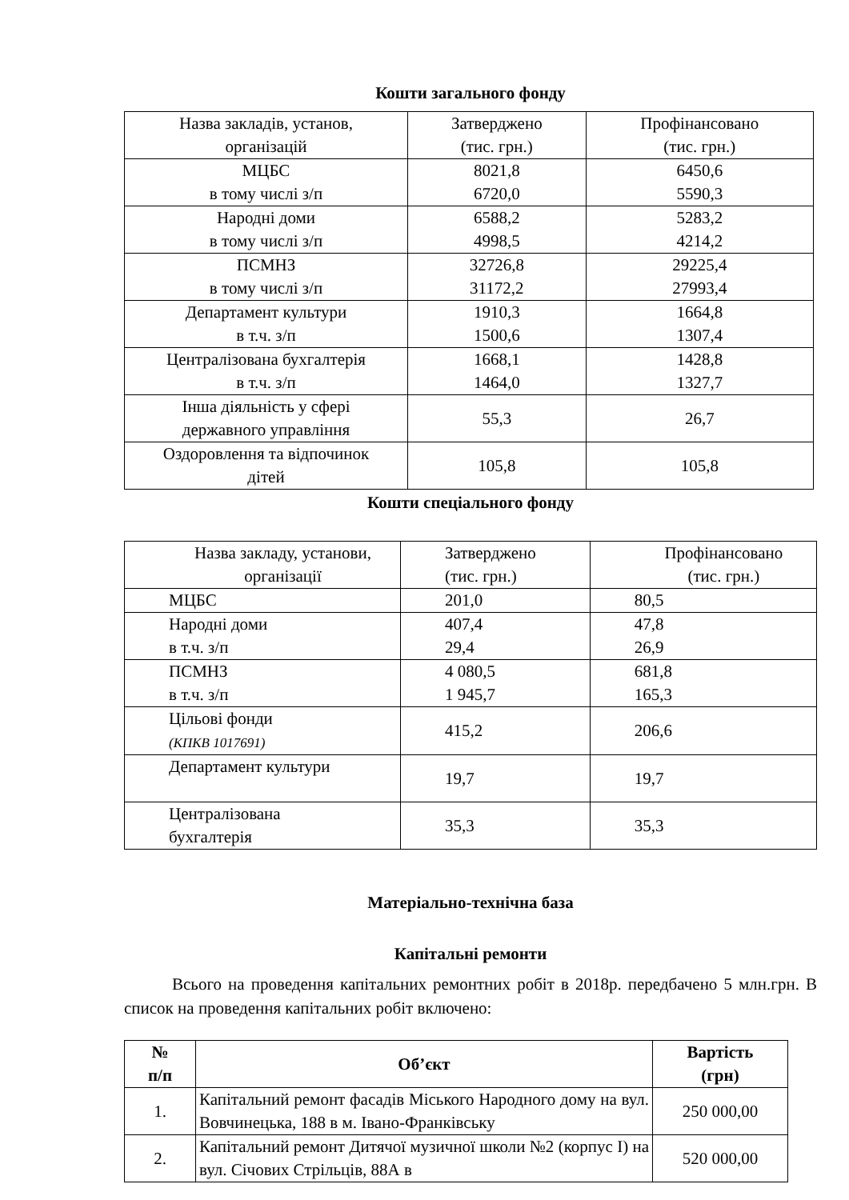Кошти загального фонду
| Назва закладів, установ, організацій | Затверджено (тис. грн.) | Профінансовано (тис. грн.) |
| МЦБС в тому числі з/п | 8021,8 6720,0 | 6450,6 5590,3 |
| Народні доми в тому числі з/п | 6588,2 4998,5 | 5283,2 4214,2 |
| ПСМНЗ в тому числі з/п | 32726,8 31172,2 | 29225,4 27993,4 |
| Департамент культури в т.ч. з/п | 1910,3 1500,6 | 1664,8 1307,4 |
| Централізована бухгалтерія в т.ч. з/п | 1668,1 1464,0 | 1428,8 1327,7 |
| Інша діяльність у сфері державного управління | 55,3 | 26,7 |
| Оздоровлення та відпочинок дітей | 105,8 | 105,8 |
Кошти спеціального фонду
| Назва закладу, установи, організації | Затверджено (тис. грн.) | Профінансовано (тис. грн.) |
| МЦБС | 201,0 | 80,5 |
| Народні доми в т.ч. з/п | 407,4 29,4 | 47,8 26,9 |
| ПСМНЗ в т.ч. з/п | 4 080,5 1 945,7 | 681,8 165,3 |
| Цільові фонди (КПКВ 1017691) | 415,2 | 206,6 |
| Департамент культури | 19,7 | 19,7 |
| Централізована бухгалтерія | 35,3 | 35,3 |
Матеріально-технічна база
Капітальні ремонти
Всього на проведення капітальних ремонтних робіт в 2018р. передбачено 5 млн.грн. В список на проведення капітальних робіт включено:
| № п/п | Об’єкт | Вартість (грн) |
| --- | --- | --- |
| 1. | Капітальний ремонт фасадів Міського Народного дому на вул. Вовчинецька, 188 в м. Івано-Франківську | 250 000,00 |
| 2. | Капітальний ремонт Дитячої музичної школи №2 (корпус І) на вул. Січових Стрільців, 88А в | 520 000,00 |